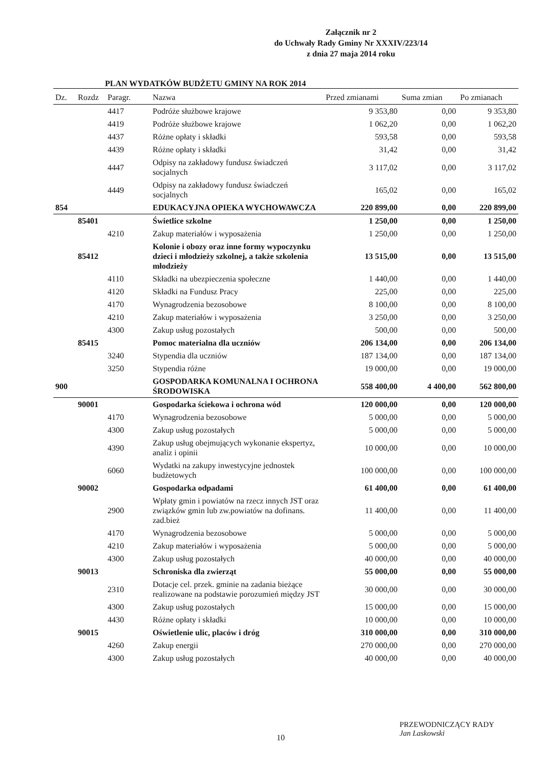Załącznik nr 2
do Uchwały Rady Gminy Nr XXXIV/223/14
z dnia 27 maja 2014 roku
PLAN WYDATKÓW BUDŻETU GMINY NA ROK 2014
| Dz. | Rozdz | Paragr. | Nazwa | Przed zmianami | Suma zmian | Po zmianach |
| --- | --- | --- | --- | --- | --- | --- |
| | | 4417 | Podróże służbowe krajowe | 9 353,80 | 0,00 | 9 353,80 |
| | | 4419 | Podróże służbowe krajowe | 1 062,20 | 0,00 | 1 062,20 |
| | | 4437 | Różne opłaty i składki | 593,58 | 0,00 | 593,58 |
| | | 4439 | Różne opłaty i składki | 31,42 | 0,00 | 31,42 |
| | | 4447 | Odpisy na zakładowy fundusz świadczeń socjalnych | 3 117,02 | 0,00 | 3 117,02 |
| | | 4449 | Odpisy na zakładowy fundusz świadczeń socjalnych | 165,02 | 0,00 | 165,02 |
| 854 | | | EDUKACYJNA OPIEKA WYCHOWAWCZA | 220 899,00 | 0,00 | 220 899,00 |
| | 85401 | | Świetlice szkolne | 1 250,00 | 0,00 | 1 250,00 |
| | | 4210 | Zakup materiałów i wyposażenia | 1 250,00 | 0,00 | 1 250,00 |
| | 85412 | | Kolonie i obozy oraz inne formy wypoczynku dzieci i młodzieży szkolnej, a także szkolenia młodzieży | 13 515,00 | 0,00 | 13 515,00 |
| | | 4110 | Składki na ubezpieczenia społeczne | 1 440,00 | 0,00 | 1 440,00 |
| | | 4120 | Składki na Fundusz Pracy | 225,00 | 0,00 | 225,00 |
| | | 4170 | Wynagrodzenia bezosobowe | 8 100,00 | 0,00 | 8 100,00 |
| | | 4210 | Zakup materiałów i wyposażenia | 3 250,00 | 0,00 | 3 250,00 |
| | | 4300 | Zakup usług pozostałych | 500,00 | 0,00 | 500,00 |
| | 85415 | | Pomoc materialna dla uczniów | 206 134,00 | 0,00 | 206 134,00 |
| | | 3240 | Stypendia dla uczniów | 187 134,00 | 0,00 | 187 134,00 |
| | | 3250 | Stypendia różne | 19 000,00 | 0,00 | 19 000,00 |
| 900 | | | GOSPODARKA KOMUNALNA I OCHRONA ŚRODOWISKA | 558 400,00 | 4 400,00 | 562 800,00 |
| | 90001 | | Gospodarka ściekowa i ochrona wód | 120 000,00 | 0,00 | 120 000,00 |
| | | 4170 | Wynagrodzenia bezosobowe | 5 000,00 | 0,00 | 5 000,00 |
| | | 4300 | Zakup usług pozostałych | 5 000,00 | 0,00 | 5 000,00 |
| | | 4390 | Zakup usług obejmujących wykonanie ekspertyz, analiz i opinii | 10 000,00 | 0,00 | 10 000,00 |
| | | 6060 | Wydatki na zakupy inwestycyjne jednostek budżetowych | 100 000,00 | 0,00 | 100 000,00 |
| | 90002 | | Gospodarka odpadami | 61 400,00 | 0,00 | 61 400,00 |
| | | 2900 | Wpłaty gmin i powiatów na rzecz innych JST oraz związków gmin lub zw.powiatów na dofinans. zad.bież | 11 400,00 | 0,00 | 11 400,00 |
| | | 4170 | Wynagrodzenia bezosobowe | 5 000,00 | 0,00 | 5 000,00 |
| | | 4210 | Zakup materiałów i wyposażenia | 5 000,00 | 0,00 | 5 000,00 |
| | | 4300 | Zakup usług pozostałych | 40 000,00 | 0,00 | 40 000,00 |
| | 90013 | | Schroniska dla zwierząt | 55 000,00 | 0,00 | 55 000,00 |
| | | 2310 | Dotacje cel. przek. gminie na zadania bieżące realizowane na podstawie porozumień między JST | 30 000,00 | 0,00 | 30 000,00 |
| | | 4300 | Zakup usług pozostałych | 15 000,00 | 0,00 | 15 000,00 |
| | | 4430 | Różne opłaty i składki | 10 000,00 | 0,00 | 10 000,00 |
| | 90015 | | Oświetlenie ulic, placów i dróg | 310 000,00 | 0,00 | 310 000,00 |
| | | 4260 | Zakup energii | 270 000,00 | 0,00 | 270 000,00 |
| | | 4300 | Zakup usług pozostałych | 40 000,00 | 0,00 | 40 000,00 |
PRZEWODNICZĄCY RADY
Jan Laskowski
10